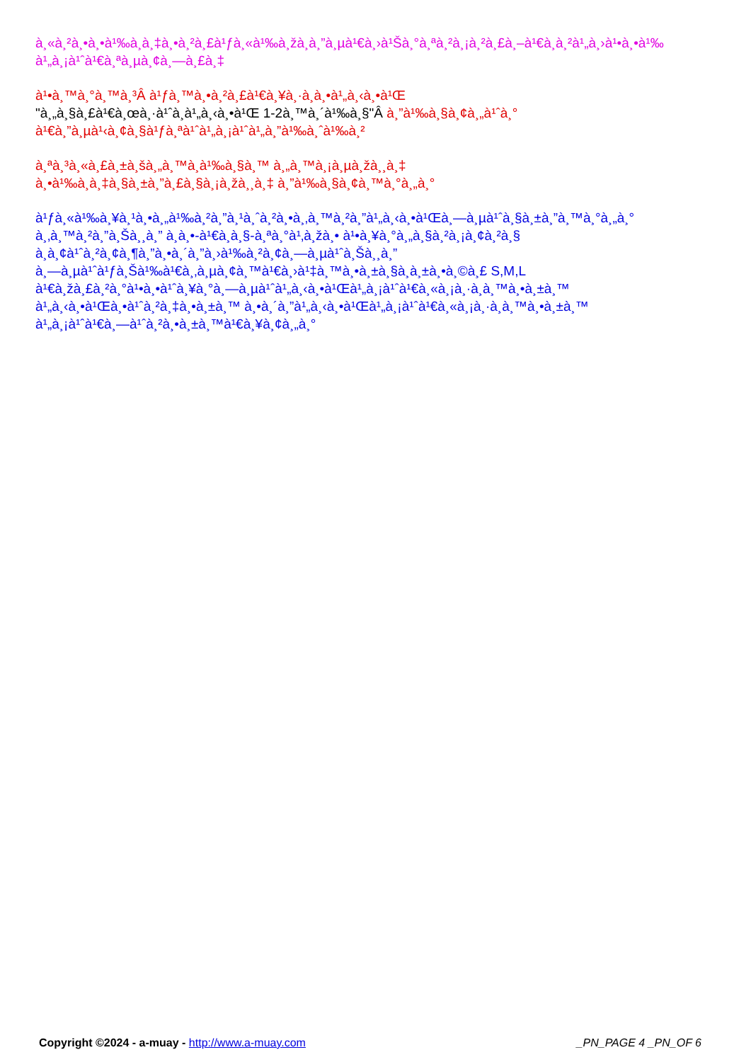à¸«à¸²à¸•à¸•à¹‰à¸­à¸‡à¸•à¸²à¸£à¹ƒà¸«à¹‰à¸žà¸­à¸”à¸µà¹€à¸›à¹Šà¸°à¸ªà¸²à¸¡à¸²à¸£à¸–à¹€à¸­à¸²à¹„à¸›à¹•à¸•à¹‰
à¹„à¸¡à¹ˆà¹€à¸ªà¸µà¸¢à¸—à¸£à¸‡
à¹•à¸™à¸°à¸™à¸³Â à¹ƒà¸™à¸•à¸²à¸£à¹€à¸¥à¸·à¸­à¸•à¹„à¸‹à¸•à¹Œ
"à¸„à¸§à¸£à¹€à¸œà¸·à¹ˆà¸­à¹„à¸‹à¸•à¹Œ 1-2à¸™à¸´à¹‰à¸§"Â à¸”à¹‰à¸§à¸¢à¸„à¹ˆà¸°
à¹€à¸”à¸µà¹‹à¸¢à¸§à¹ƒà¸ªà¹ˆà¹„à¸¡à¹ˆà¹„à¸”à¹‰à¸ˆà¹‰à¸²
à¸ªà¸³à¸«à¸£à¸±à¸šà¸„à¸™à¸­à¹‰à¸§à¸™ à¸„à¸™à¸¡à¸µà¸žà¸¸à¸‡
à¸•à¹‰à¸­à¸‡à¸§à¸±à¸”à¸£à¸§à¸¡à¸žà¸¸à¸‡ à¸”à¹‰à¸§à¸¢à¸™à¸°à¸„à¸°
à¹ƒà¸«à¹‰à¸¥à¸¹à¸•à¸„à¹‰à¸²à¸”à¸¹à¸ˆà¸²à¸•à¸‚à¸™à¸²à¸”à¹„à¸‹à¸•à¹Œà¸—à¸µà¹ˆà¸§à¸±à¸”à¸™à¸°à¸„à¸°
à¸‚à¸™à¸²à¸”à¸Šà¸¸à¸” à¸­à¸•-à¹€à¸­à¸§-à¸ªà¸°à¹‚à¸žà¸• à¹•à¸¥à¸°à¸„à¸§à¸²à¸¡à¸¢à¸²à¸§
à¸­à¸¢à¹ˆà¸²à¸¢à¸¶à¸”à¸•à¸´à¸”à¸›à¹‰à¸²à¸¢à¸—à¸µà¹ˆà¸Šà¸¸à¸”
à¸—à¸µà¹ˆà¹ƒà¸Šà¹‰à¹€à¸‚à¸µà¸¢à¸™à¹€à¸›à¹‡à¸™à¸•à¸±à¸§à¸­à¸±à¸•à¸©à¸£ S,M,L
à¹€à¸žà¸£à¸²à¸°à¹•à¸•à¹ˆà¸¥à¸°à¸—à¸µà¹ˆà¹„à¸‹à¸•à¹Œà¹„à¸¡à¹ˆà¹€à¸«à¸¡à¸·à¸­à¸™à¸•à¸±à¸™
à¹„à¸‹à¸•à¹Œà¸•à¹ˆà¸²à¸‡à¸•à¸±à¸™ à¸•à¸´à¸”à¹„à¸‹à¸•à¹Œà¹„à¸¡à¹ˆà¹€à¸«à¸¡à¸·à¸­à¸™à¸•à¸±à¸™
à¹„à¸¡à¹ˆà¹€à¸—à¹ˆà¸²à¸•à¸±à¸™à¹€à¸¥à¸¢à¸„à¸°
Copyright ©2024 - a-muay - http://www.a-muay.com _PN_PAGE 4 _PN_OF 6